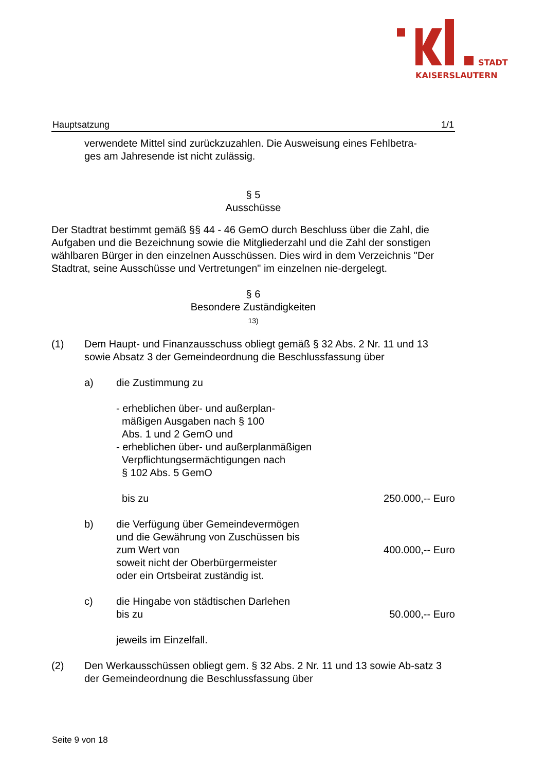STADT
KAISERSLAUTERN
Hauptsatzung 1/1
verwendete Mittel sind zurückzuzahlen. Die Ausweisung eines Fehlbetra-
ges am Jahresende ist nicht zulässig.
§ 5
Ausschüsse
Der Stadtrat bestimmt gemäß §§ 44 - 46 GemO durch Beschluss über die Zahl, die Aufgaben und die Bezeichnung sowie die Mitgliederzahl und die Zahl der sonstigen wählbaren Bürger in den einzelnen Ausschüssen. Dies wird in dem Verzeichnis "Der Stadtrat, seine Ausschüsse und Vertretungen" im einzelnen nie-dergelegt.
§ 6
Besondere Zuständigkeiten
13)
(1) Dem Haupt- und Finanzausschuss obliegt gemäß § 32 Abs. 2 Nr. 11 und 13 sowie Absatz 3 der Gemeindeordnung die Beschlussfassung über
a) die Zustimmung zu
- erheblichen über- und außerplan-
mäßigen Ausgaben nach § 100
Abs. 1 und 2 GemO und
- erheblichen über- und außerplanmäßigen
Verpflichtungsermächtigungen nach
§ 102 Abs. 5 GemO
bis zu 250.000,-- Euro
b) die Verfügung über Gemeindevermögen
und die Gewährung von Zuschüssen bis
zum Wert von 400.000,-- Euro
soweit nicht der Oberbürgermeister
oder ein Ortsbeirat zuständig ist.
c) die Hingabe von städtischen Darlehen
bis zu 50.000,-- Euro
jeweils im Einzelfall.
(2) Den Werkausschüssen obliegt gem. § 32 Abs. 2 Nr. 11 und 13 sowie Ab-satz 3 der Gemeindeordnung die Beschlussfassung über
Seite 9 von 18